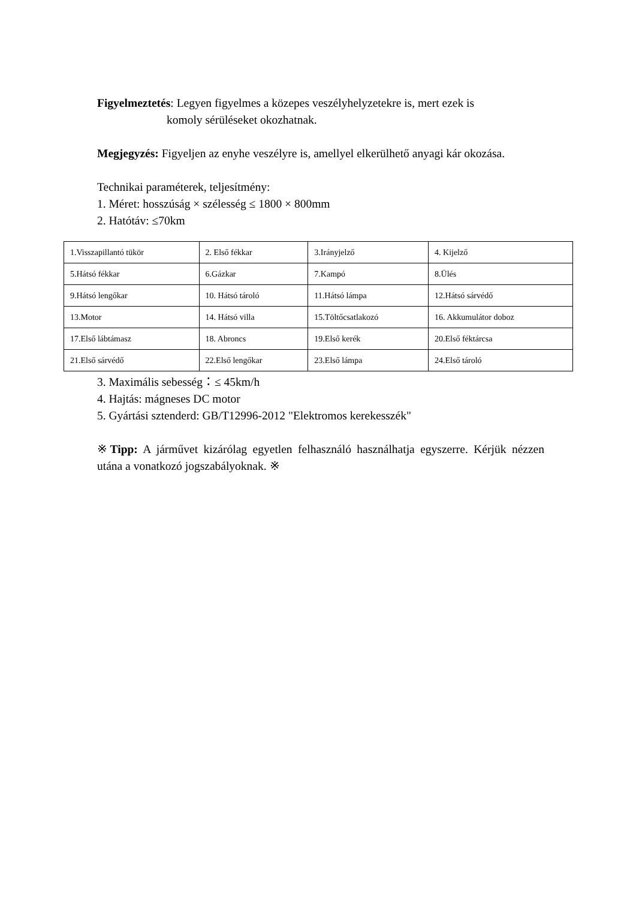Figyelmeztetés: Legyen figyelmes a közepes veszélyhelyzetekre is, mert ezek is
komoly sérüléseket okozhatnak.
Megjegyzés: Figyeljen az enyhe veszélyre is, amellyel elkerülhető anyagi kár okozása.
Technikai paraméterek, teljesítmény:
1. Méret: hosszúság × szélesség ≤ 1800 × 800mm
2. Hatótáv: ≤70km
| 1.Visszapillantó tükör | 2. Első fékkar | 3.Irányjelző | 4. Kijelző |
| 5.Hátsó fékkar | 6.Gázkar | 7.Kampó | 8.Ülés |
| 9.Hátsó lengőkar | 10. Hátsó tároló | 11.Hátsó lámpa | 12.Hátsó sárvédő |
| 13.Motor | 14. Hátsó villa | 15.Töltőcsatlakozó | 16. Akkumulátor doboz |
| 17.Első lábtámasz | 18. Abroncs | 19.Első kerék | 20.Első féktárcsa |
| 21.Első sárvédő | 22.Első lengőkar | 23.Első lámpa | 24.Első tároló |
3. Maximális sebesség：≤ 45km/h
4. Hajtás: mágneses DC motor
5. Gyártási sztenderd: GB/T12996-2012 "Elektromos kerekesszék"
※Tipp: A járművet kizárólag egyetlen felhasználó használhatja egyszerre. Kérjük nézzen utána a vonatkozó jogszabályoknak. ※